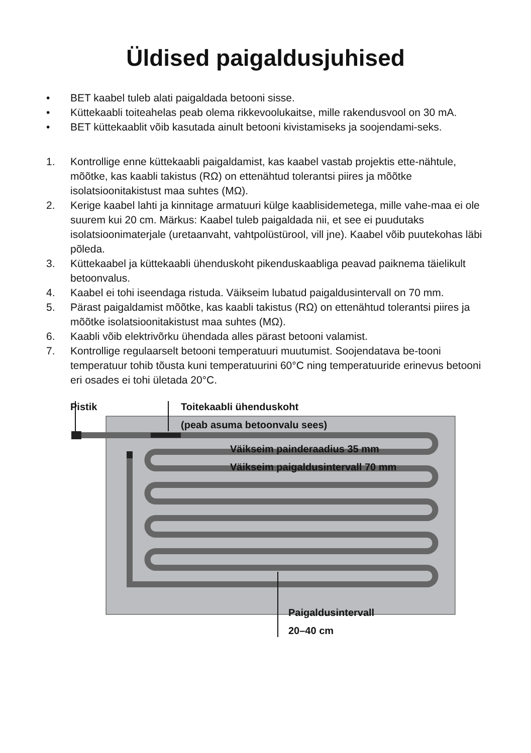Üldised paigaldusjuhised
• BET kaabel tuleb alati paigaldada betooni sisse.
• Küttekaabli toiteahelas peab olema rikkevoolukaitse, mille rakendusvool on 30 mA.
• BET küttekaablit võib kasutada ainult betooni kivistamiseks ja soojendami-seks.
1. Kontrollige enne küttekaabli paigaldamist, kas kaabel vastab projektis ette-nähtule, mõõtke, kas kaabli takistus (RΩ) on ettenähtud tolerantsi piires ja mõõtke isolatsioonitakistust maa suhtes (MΩ).
2. Kerige kaabel lahti ja kinnitage armatuuri külge kaablisidemetega, mille vahe-maa ei ole suurem kui 20 cm. Märkus: Kaabel tuleb paigaldada nii, et see ei puudutaks isolatsioonimaterjale (uretaanvaht, vahtpolüstürool, vill jne). Kaabel võib puutekohas läbi põleda.
3. Küttekaabel ja küttekaabli ühenduskoht pikenduskaabliga peavad paiknema täielikult betoonvalus.
4. Kaabel ei tohi iseendaga ristuda. Väikseim lubatud paigaldusintervall on 70 mm.
5. Pärast paigaldamist mõõtke, kas kaabli takistus (RΩ) on ettenähtud tolerantsi piires ja mõõtke isolatsioonitakistust maa suhtes (MΩ).
6. Kaabli võib elektrivõrku ühendada alles pärast betooni valamist.
7. Kontrollige regulaarselt betooni temperatuuri muutumist. Soojendatava be-tooni temperatuur tohib tõusta kuni temperatuurini 60°C ning temperatuuride erinevus betooni eri osades ei tohi ületada 20°C.
Pistik Toitekaabli ühenduskoht
(peab asuma betoonvalu sees)
Väikseim painderaadius 35 mm
Väikseim paigaldusintervall 70 mm
Paigaldusintervall
20–40 cm